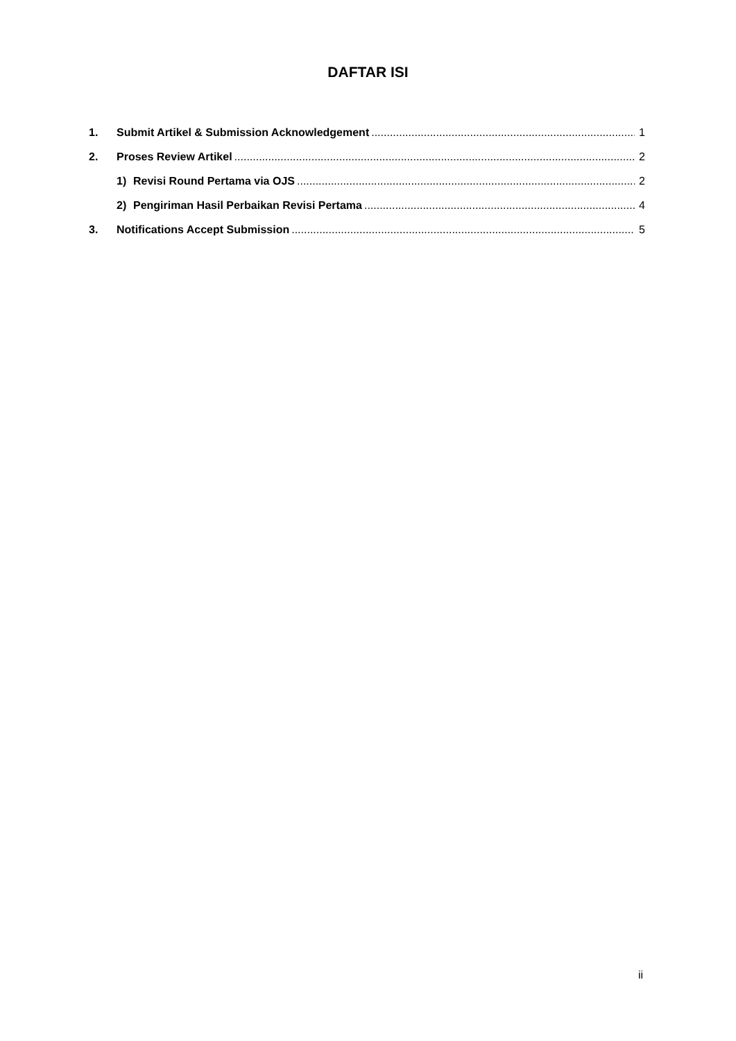DAFTAR ISI
1. Submit Artikel & Submission Acknowledgement 1
2. Proses Review Artikel 2
1) Revisi Round Pertama via OJS 2
2) Pengiriman Hasil Perbaikan Revisi Pertama 4
3. Notifications Accept Submission 5
ii